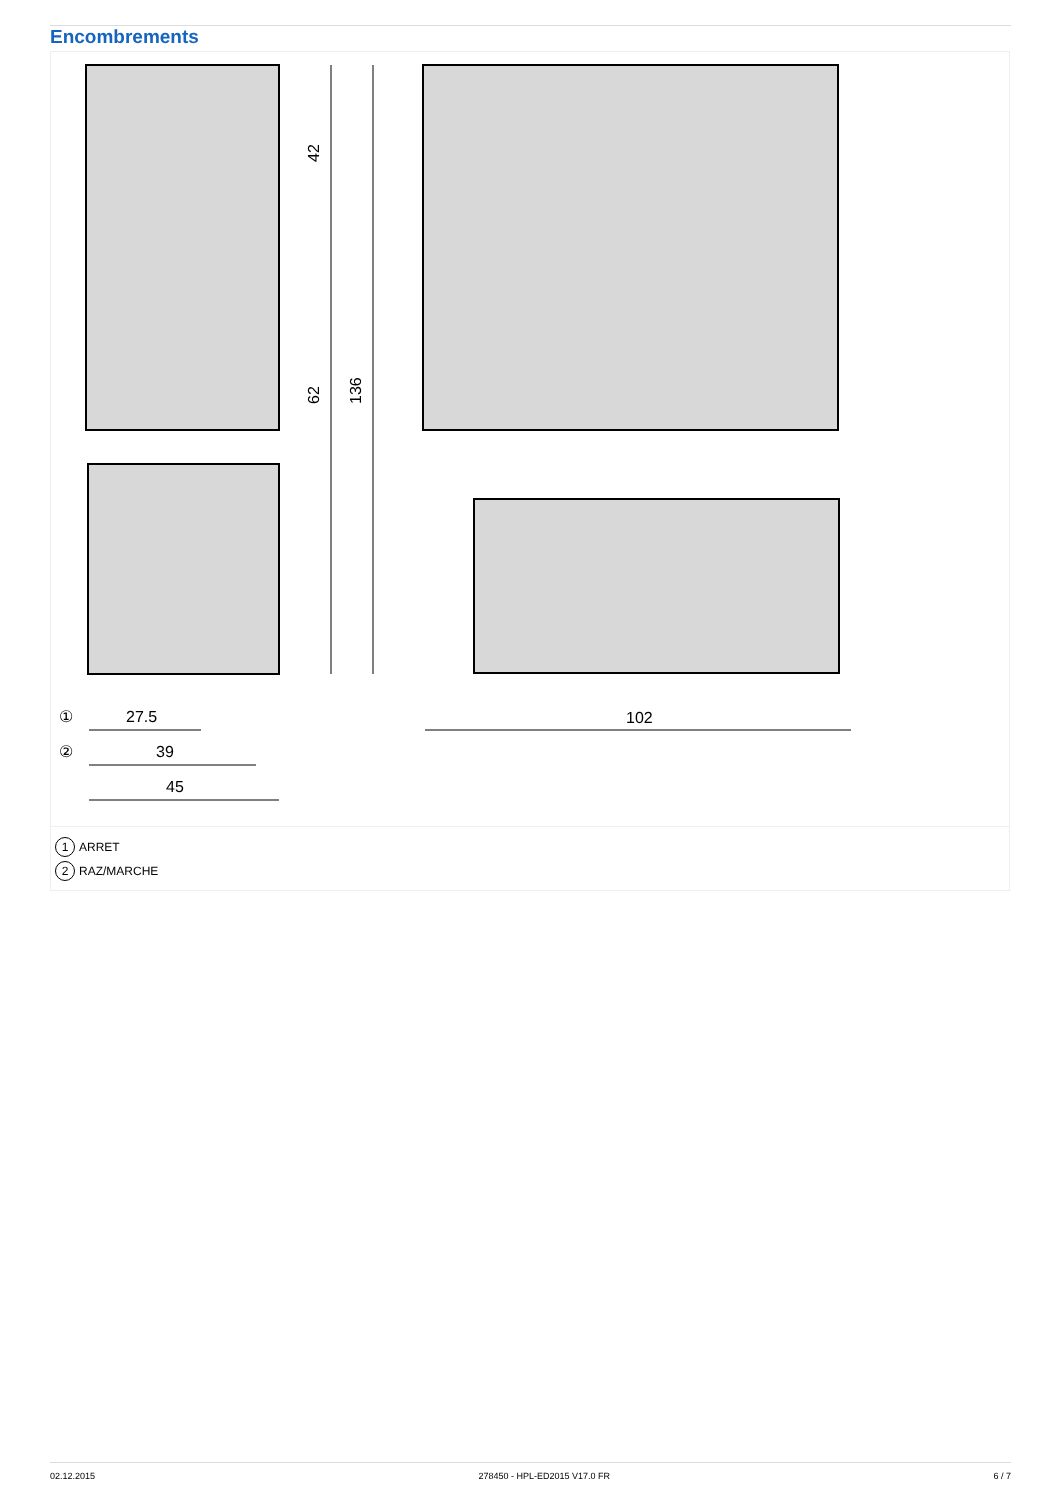Encombrements
42
62
136
27.5
39
45
102
①
②
1 ARRET
2 RAZ/MARCHE
02.12.2015 278450 - HPL-ED2015 V17.0 FR 6 / 7